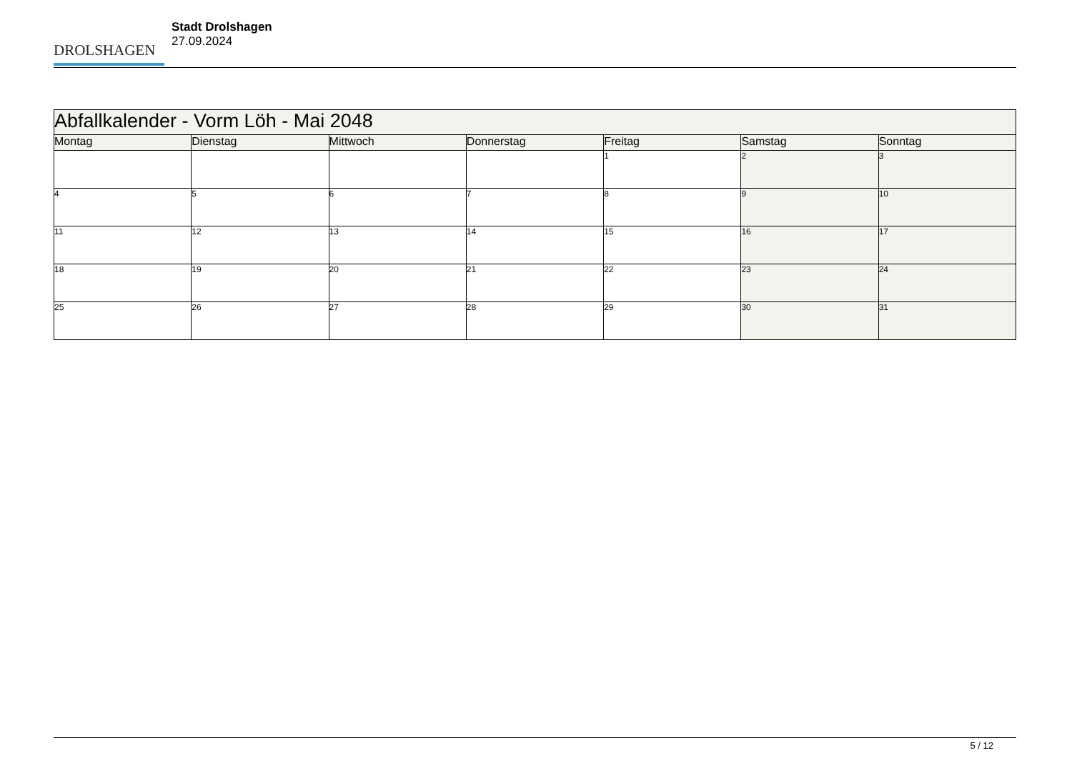DROLSHAGEN
Stadt Drolshagen
27.09.2024
| Abfallkalender - Vorm Löh - Mai 2048 | | | | | | |
| --- | --- | --- | --- | --- | --- | --- |
| Montag | Dienstag | Mittwoch | Donnerstag | Freitag | Samstag | Sonntag |
| | | | | 1 | 2 | 3 |
| 4 | 5 | 6 | 7 | 8 | 9 | 10 |
| 11 | 12 | 13 | 14 | 15 | 16 | 17 |
| 18 | 19 | 20 | 21 | 22 | 23 | 24 |
| 25 | 26 | 27 | 28 | 29 | 30 | 31 |
5 / 12